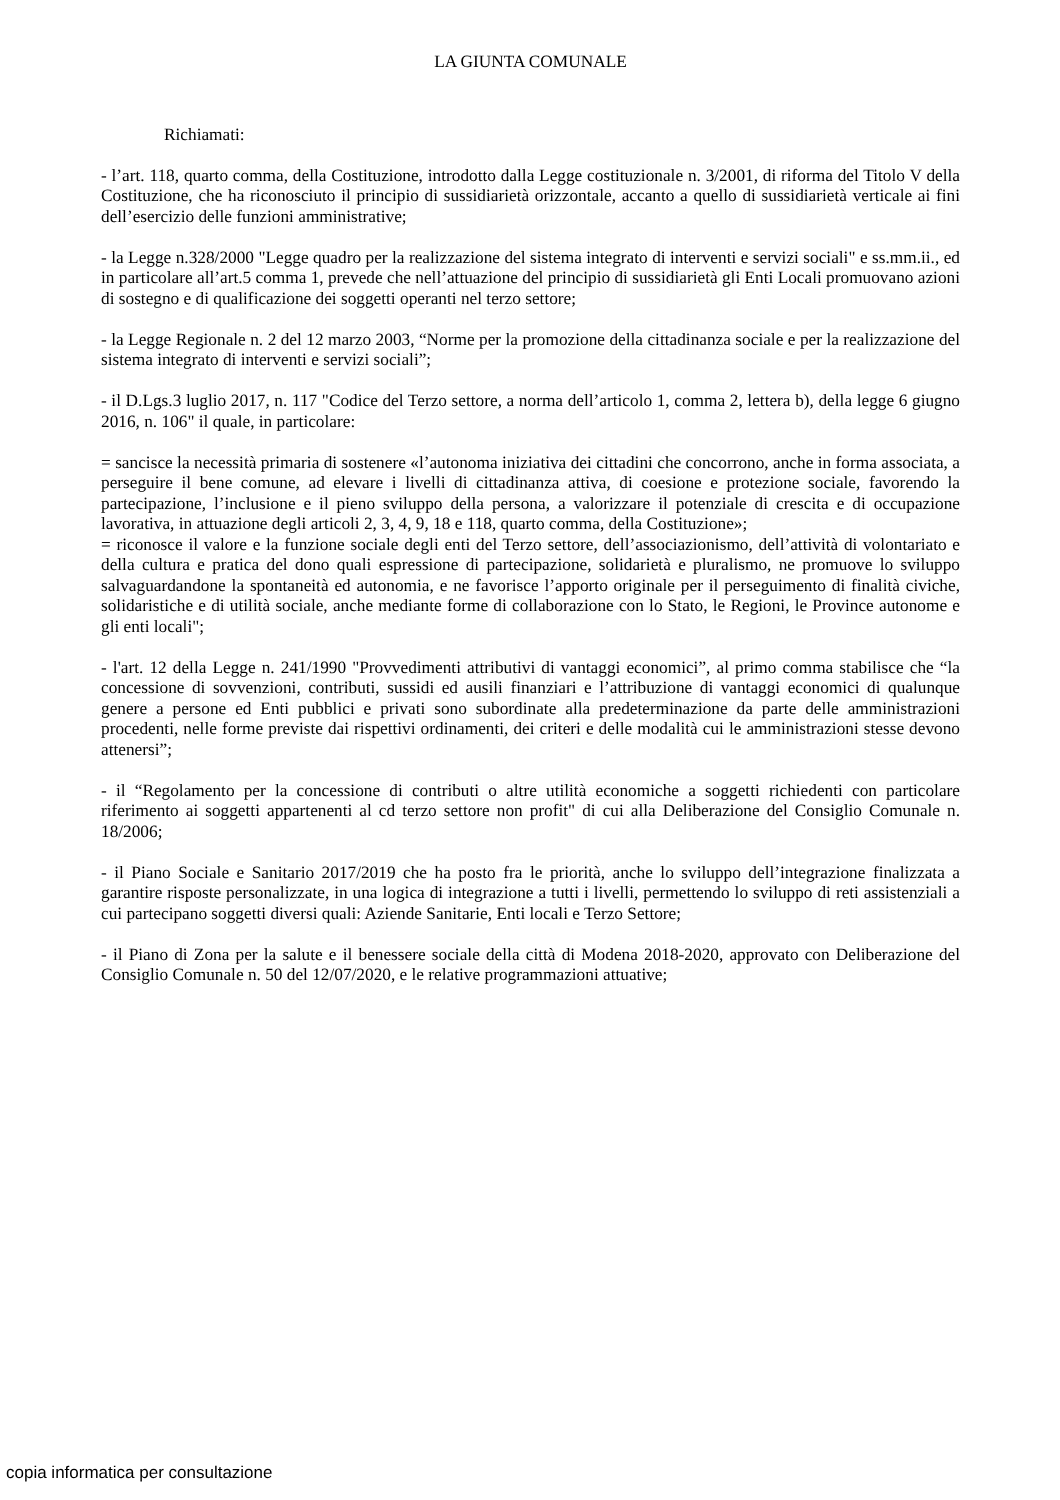LA GIUNTA COMUNALE
Richiamati:
- l’art. 118, quarto comma, della Costituzione, introdotto dalla Legge costituzionale n. 3/2001, di riforma del Titolo V della Costituzione, che ha riconosciuto il principio di sussidiarietà orizzontale, accanto a quello di sussidiarietà verticale ai fini dell’esercizio delle funzioni amministrative;
- la Legge n.328/2000 "Legge quadro per la realizzazione del sistema integrato di interventi e servizi sociali" e ss.mm.ii., ed in particolare all’art.5 comma 1, prevede che nell’attuazione del principio di sussidiarietà gli Enti Locali promuovano azioni di sostegno e di qualificazione dei soggetti operanti nel terzo settore;
- la Legge Regionale n. 2 del 12 marzo 2003, “Norme per la promozione della cittadinanza sociale e per la realizzazione del sistema integrato di interventi e servizi sociali”;
- il D.Lgs.3 luglio 2017, n. 117 "Codice del Terzo settore, a norma dell’articolo 1, comma 2, lettera b), della legge 6 giugno 2016, n. 106" il quale, in particolare:
= sancisce la necessità primaria di sostenere «l’autonoma iniziativa dei cittadini che concorrono, anche in forma associata, a perseguire il bene comune, ad elevare i livelli di cittadinanza attiva, di coesione e protezione sociale, favorendo la partecipazione, l’inclusione e il pieno sviluppo della persona, a valorizzare il potenziale di crescita e di occupazione lavorativa, in attuazione degli articoli 2, 3, 4, 9, 18 e 118, quarto comma, della Costituzione»;
= riconosce il valore e la funzione sociale degli enti del Terzo settore, dell’associazionismo, dell’attività di volontariato e della cultura e pratica del dono quali espressione di partecipazione, solidarietà e pluralismo, ne promuove lo sviluppo salvaguardandone la spontaneità ed autonomia, e ne favorisce l’apporto originale per il perseguimento di finalità civiche, solidaristiche e di utilità sociale, anche mediante forme di collaborazione con lo Stato, le Regioni, le Province autonome e gli enti locali";
- l'art. 12 della Legge n. 241/1990 "Provvedimenti attributivi di vantaggi economici”, al primo comma stabilisce che “la concessione di sovvenzioni, contributi, sussidi ed ausili finanziari e l’attribuzione di vantaggi economici di qualunque genere a persone ed Enti pubblici e privati sono subordinate alla predeterminazione da parte delle amministrazioni procedenti, nelle forme previste dai rispettivi ordinamenti, dei criteri e delle modalità cui le amministrazioni stesse devono attenersi”;
- il “Regolamento per la concessione di contributi o altre utilità economiche a soggetti richiedenti con particolare riferimento ai soggetti appartenenti al cd terzo settore non profit" di cui alla Deliberazione del Consiglio Comunale n. 18/2006;
- il Piano Sociale e Sanitario 2017/2019 che ha posto fra le priorità, anche lo sviluppo dell’integrazione finalizzata a garantire risposte personalizzate, in una logica di integrazione a tutti i livelli, permettendo lo sviluppo di reti assistenziali a cui partecipano soggetti diversi quali: Aziende Sanitarie, Enti locali e Terzo Settore;
- il Piano di Zona per la salute e il benessere sociale della città di Modena 2018-2020, approvato con Deliberazione del Consiglio Comunale n. 50 del 12/07/2020, e le relative programmazioni attuative;
copia informatica per consultazione